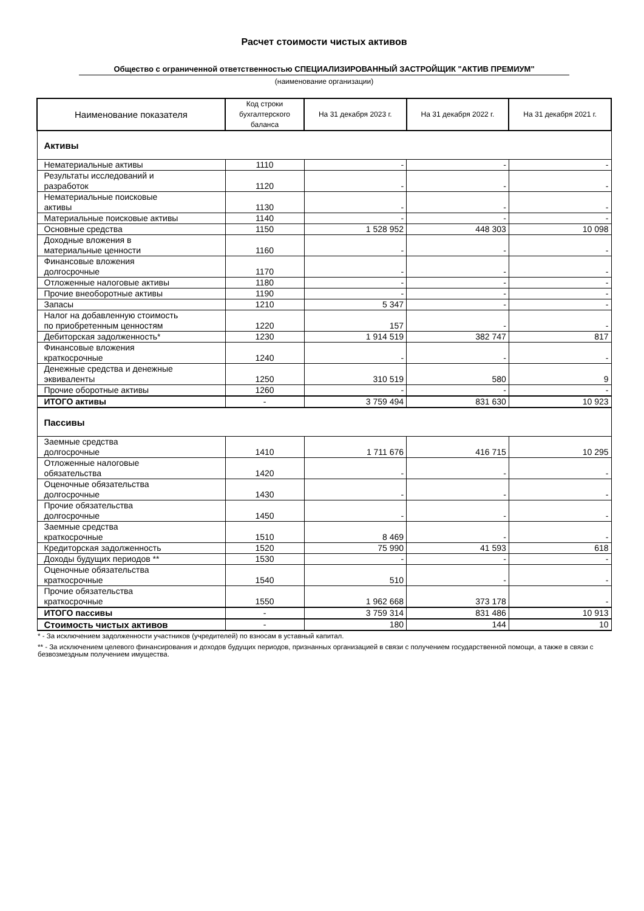Расчет стоимости чистых активов
Общество с ограниченной ответственностью СПЕЦИАЛИЗИРОВАННЫЙ ЗАСТРОЙЩИК "АКТИВ ПРЕМИУМ"
(наименование организации)
| Наименование показателя | Код строки бухгалтерского баланса | На 31 декабря 2023 г. | На 31 декабря 2022 г. | На 31 декабря 2021 г. |
| --- | --- | --- | --- | --- |
| Активы | | | | |
| Нематериальные активы | 1110 | - | - | - |
| Результаты исследований и разработок | 1120 | - | - | - |
| Нематериальные поисковые активы | 1130 | - | - | - |
| Материальные поисковые активы | 1140 | - | - | - |
| Основные средства | 1150 | 1 528 952 | 448 303 | 10 098 |
| Доходные вложения в материальные ценности | 1160 | - | - | - |
| Финансовые вложения долгосрочные | 1170 | - | - | - |
| Отложенные налоговые активы | 1180 | - | - | - |
| Прочие внеоборотные активы | 1190 | - | - | - |
| Запасы | 1210 | 5 347 | - | - |
| Налог на добавленную стоимость по приобретенным ценностям | 1220 | 157 | - | - |
| Дебиторская задолженность* | 1230 | 1 914 519 | 382 747 | 817 |
| Финансовые вложения краткосрочные | 1240 | - | - | - |
| Денежные средства и денежные эквиваленты | 1250 | 310 519 | 580 | 9 |
| Прочие оборотные активы | 1260 | - | - | - |
| ИТОГО активы | - | 3 759 494 | 831 630 | 10 923 |
| Пассивы | | | | |
| Заемные средства долгосрочные | 1410 | 1 711 676 | 416 715 | 10 295 |
| Отложенные налоговые обязательства | 1420 | - | - | - |
| Оценочные обязательства долгосрочные | 1430 | - | - | - |
| Прочие обязательства долгосрочные | 1450 | - | - | - |
| Заемные средства краткосрочные | 1510 | 8 469 | - | - |
| Кредиторская задолженность | 1520 | 75 990 | 41 593 | 618 |
| Доходы будущих периодов ** | 1530 | - | - | - |
| Оценочные обязательства краткосрочные | 1540 | 510 | - | - |
| Прочие обязательства краткосрочные | 1550 | 1 962 668 | 373 178 | - |
| ИТОГО пассивы | - | 3 759 314 | 831 486 | 10 913 |
| Стоимость чистых активов | - | 180 | 144 | 10 |
* - За исключением задолженности участников (учредителей) по взносам в уставный капитал.
** - За исключением целевого финансирования и доходов будущих периодов, признанных организацией в связи с получением государственной помощи, а также в связи с безвозмездным получением имущества.